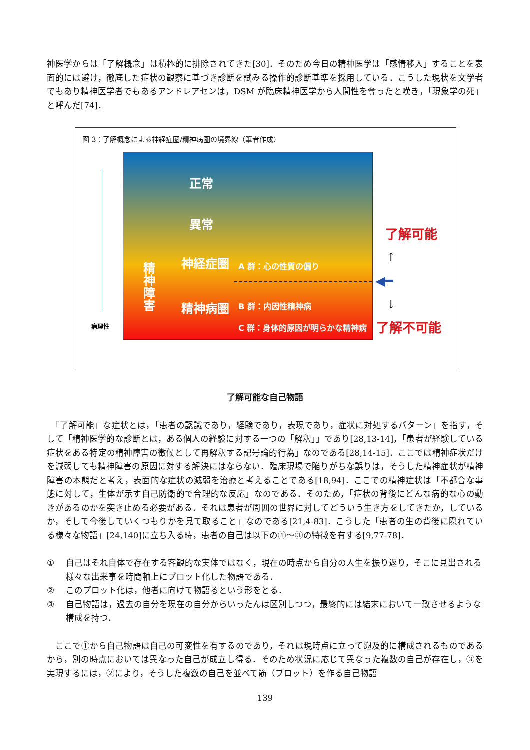神医学からは「了解概念」は積極的に排除されてきた[30]．そのため今日の精神医学は「感情移入」することを表面的には避け，徹底した症状の観察に基づき診断を試みる操作的診断基準を採用している．こうした現状を文学者でもあり精神医学者でもあるアンドレアセンは，DSM が臨床精神医学から人間性を奪ったと嘆き，「現象学の死」と呼んだ[74]．
図 3：了解概念による神経症圏/精神病圏の境界線（筆者作成）
病理性
正常
異常
精神障害
神経症圏 A 群：心の性質の偏り
精神病圏 B 群：内因性精神病
C 群：身体的原因が明らかな精神病
了解可能
↑
◀━
↓
了解不可能
了解可能な自己物語
　「了解可能」な症状とは，「患者の認識であり，経験であり，表現であり，症状に対処するパターン」を指す，そして「精神医学的な診断とは，ある個人の経験に対する一つの「解釈」」であり[28,13-14]，「患者が経験している症状をある特定の精神障害の徴候として再解釈する記号論的行為」なのである[28,14-15]．ここでは精神症状だけを減弱しても精神障害の原因に対する解決にはならない．臨床現場で陥りがちな誤りは，そうした精神症状が精神障害の本態だと考え，表面的な症状の減弱を治療と考えることである[18,94]．ここでの精神症状は「不都合な事態に対して，生体が示す自己防衛的で合理的な反応」なのである．そのため，「症状の背後にどんな病的な心の動きがあるのかを突き止める必要がある．それは患者が周囲の世界に対してどういう生き方をしてきたか，しているか，そして今後していくつもりかを見て取ること」なのである[21,4-83]．こうした「患者の生の背後に隠れている様々な物語」[24,140]に立ち入る時，患者の自己は以下の①～③の特徴を有する[9,77-78]．
① 自己はそれ自体で存在する客観的な実体ではなく，現在の時点から自分の人生を振り返り，そこに見出される様々な出来事を時間軸上にプロット化した物語である．
② このプロット化は，他者に向けて物語るという形をとる．
③ 自己物語は，過去の自分を現在の自分からいったんは区別しつつ，最終的には結末において一致させるような構成を持つ．
　ここで①から自己物語は自己の可変性を有するのであり，それは現時点に立って遡及的に構成されるものであるから，別の時点においては異なった自己が成立し得る．そのため状況に応じて異なった複数の自己が存在し，③を実現するには，②により，そうした複数の自己を並べて筋（プロット）を作る自己物語
139